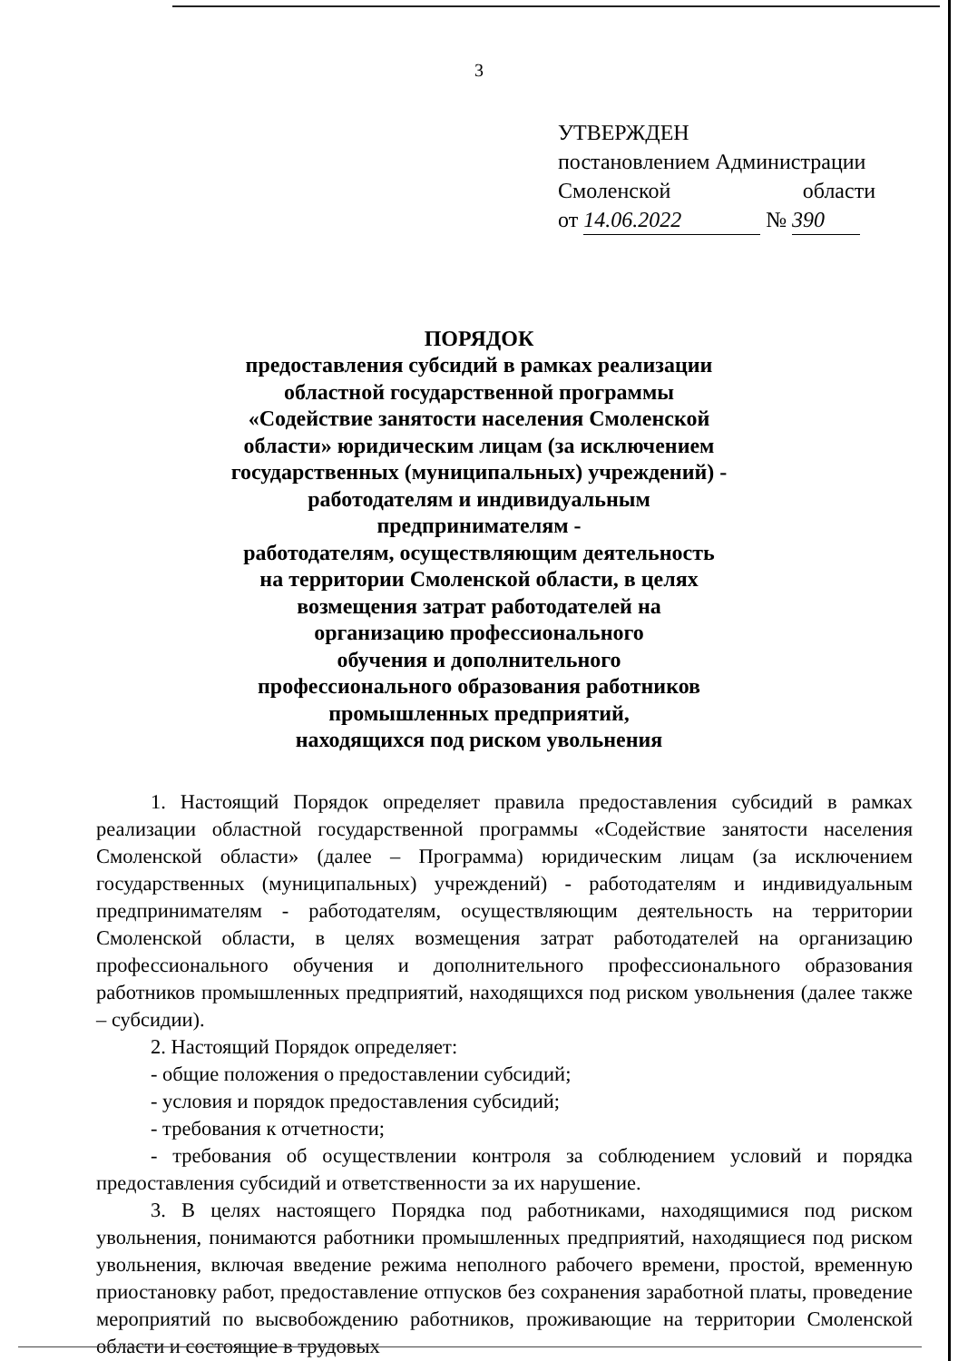3
УТВЕРЖДЕН
постановлением Администрации
Смоленской области
от 14.06.2022 № 390
ПОРЯДОК
предоставления субсидий в рамках реализации
областной государственной программы
«Содействие занятости населения Смоленской
области» юридическим лицам (за исключением
государственных (муниципальных) учреждений) -
работодателям и индивидуальным
предпринимателям -
работодателям, осуществляющим деятельность
на территории Смоленской области, в целях
возмещения затрат работодателей на
организацию профессионального
обучения и дополнительного
профессионального образования работников
промышленных предприятий,
находящихся под риском увольнения
1. Настоящий Порядок определяет правила предоставления субсидий в рамках реализации областной государственной программы «Содействие занятости населения Смоленской области» (далее – Программа) юридическим лицам (за исключением государственных (муниципальных) учреждений) - работодателям и индивидуальным предпринимателям - работодателям, осуществляющим деятельность на территории Смоленской области, в целях возмещения затрат работодателей на организацию профессионального обучения и дополнительного профессионального образования работников промышленных предприятий, находящихся под риском увольнения (далее также – субсидии).
2. Настоящий Порядок определяет:
- общие положения о предоставлении субсидий;
- условия и порядок предоставления субсидий;
- требования к отчетности;
- требования об осуществлении контроля за соблюдением условий и порядка предоставления субсидий и ответственности за их нарушение.
3. В целях настоящего Порядка под работниками, находящимися под риском увольнения, понимаются работники промышленных предприятий, находящиеся под риском увольнения, включая введение режима неполного рабочего времени, простой, временную приостановку работ, предоставление отпусков без сохранения заработной платы, проведение мероприятий по высвобождению работников, проживающие на территории Смоленской области и состоящие в трудовых